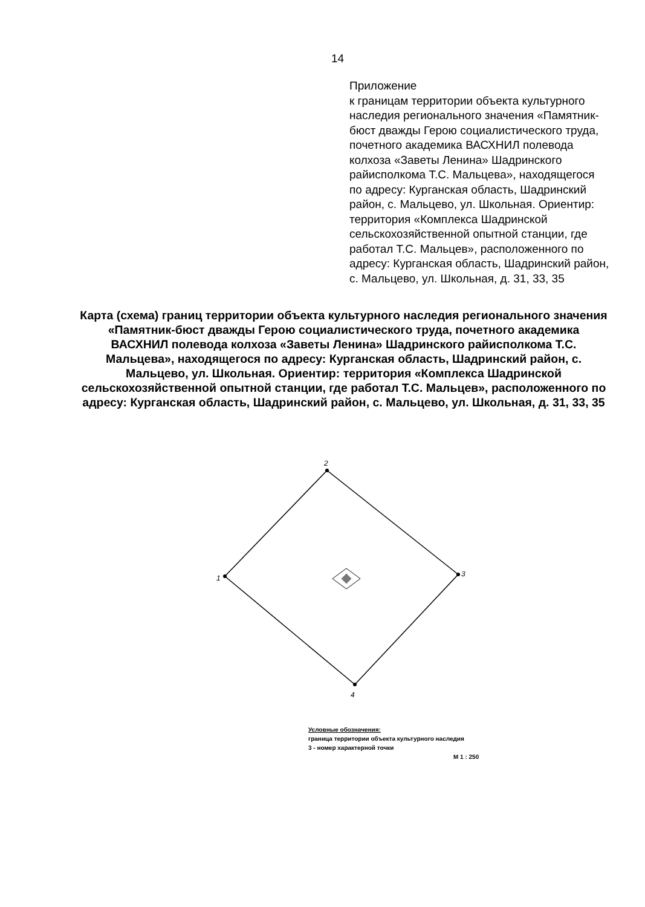14
Приложение
к границам территории объекта культурного наследия регионального значения «Памятник-бюст дважды Герою социалистического труда, почетного академика ВАСХНИЛ полевода колхоза «Заветы Ленина» Шадринского райисполкома Т.С. Мальцева», находящегося по адресу: Курганская область, Шадринский район, с. Мальцево, ул. Школьная. Ориентир: территория «Комплекса Шадринской сельскохозяйственной опытной станции, где работал Т.С. Мальцев», расположенного по адресу: Курганская область, Шадринский район, с. Мальцево, ул. Школьная, д. 31, 33, 35
Карта (схема) границ территории объекта культурного наследия регионального значения «Памятник-бюст дважды Герою социалистического труда, почетного академика ВАСХНИЛ полевода колхоза «Заветы Ленина» Шадринского райисполкома Т.С. Мальцева», находящегося по адресу: Курганская область, Шадринский район, с. Мальцево, ул. Школьная. Ориентир: территория «Комплекса Шадринской сельскохозяйственной опытной станции, где работал Т.С. Мальцев», расположенного по адресу: Курганская область, Шадринский район, с. Мальцево, ул. Школьная, д. 31, 33, 35
1
2
3
4
Условные обозначения:
граница территории объекта культурного наследия
3 - номер характерной точки
М 1 : 250